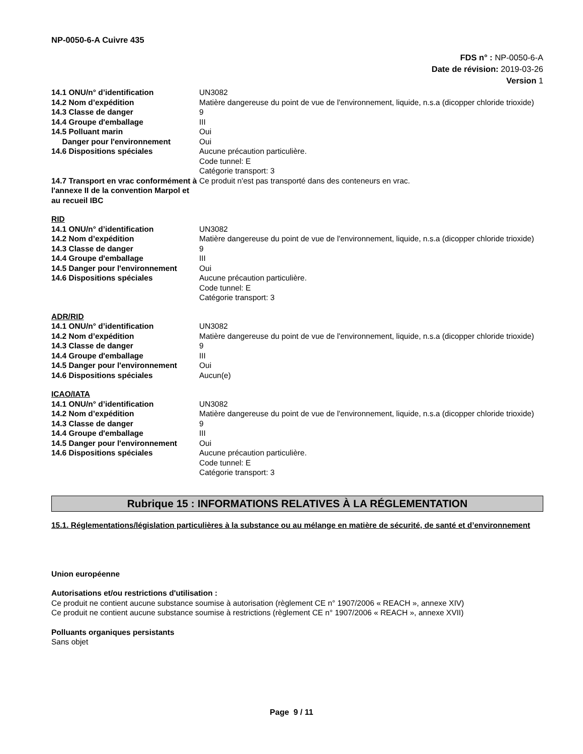NP-0050-6-A Cuivre 435
FDS n° : NP-0050-6-A
Date de révision: 2019-03-26
Version 1
| 14.1 ONU/n° d’identification | UN3082 |
| 14.2 Nom d’expédition | Matière dangereuse du point de vue de l'environnement, liquide, n.s.a (dicopper chloride trioxide) |
| 14.3 Classe de danger | 9 |
| 14.4 Groupe d'emballage | III |
| 14.5 Polluant marin | Oui |
| Danger pour l'environnement | Oui |
| 14.6 Dispositions spéciales | Aucune précaution particulière. Code tunnel: E Catégorie transport: 3 |
| 14.7 Transport en vrac conformément à l'annexe II de la convention Marpol et au recueil IBC | Ce produit n'est pas transporté dans des conteneurs en vrac. |
RID
| 14.1 ONU/n° d’identification | UN3082 |
| 14.2 Nom d’expédition | Matière dangereuse du point de vue de l'environnement, liquide, n.s.a (dicopper chloride trioxide) |
| 14.3 Classe de danger | 9 |
| 14.4 Groupe d'emballage | III |
| 14.5 Danger pour l'environnement | Oui |
| 14.6 Dispositions spéciales | Aucune précaution particulière. Code tunnel: E Catégorie transport: 3 |
ADR/RID
| 14.1 ONU/n° d’identification | UN3082 |
| 14.2 Nom d’expédition | Matière dangereuse du point de vue de l'environnement, liquide, n.s.a (dicopper chloride trioxide) |
| 14.3 Classe de danger | 9 |
| 14.4 Groupe d'emballage | III |
| 14.5 Danger pour l'environnement | Oui |
| 14.6 Dispositions spéciales | Aucun(e) |
ICAO/IATA
| 14.1 ONU/n° d’identification | UN3082 |
| 14.2 Nom d’expédition | Matière dangereuse du point de vue de l'environnement, liquide, n.s.a (dicopper chloride trioxide) |
| 14.3 Classe de danger | 9 |
| 14.4 Groupe d'emballage | III |
| 14.5 Danger pour l'environnement | Oui |
| 14.6 Dispositions spéciales | Aucune précaution particulière. Code tunnel: E Catégorie transport: 3 |
Rubrique 15 : INFORMATIONS RELATIVES À LA RÉGLEMENTATION
15.1. Réglementations/législation particulières à la substance ou au mélange en matière de sécurité, de santé et d’environnement
Union européenne
Autorisations et/ou restrictions d'utilisation :
Ce produit ne contient aucune substance soumise à autorisation (règlement CE n° 1907/2006 « REACH », annexe XIV)
Ce produit ne contient aucune substance soumise à restrictions (règlement CE n° 1907/2006 « REACH », annexe XVII)
Polluants organiques persistants
Sans objet
Page 9 / 11